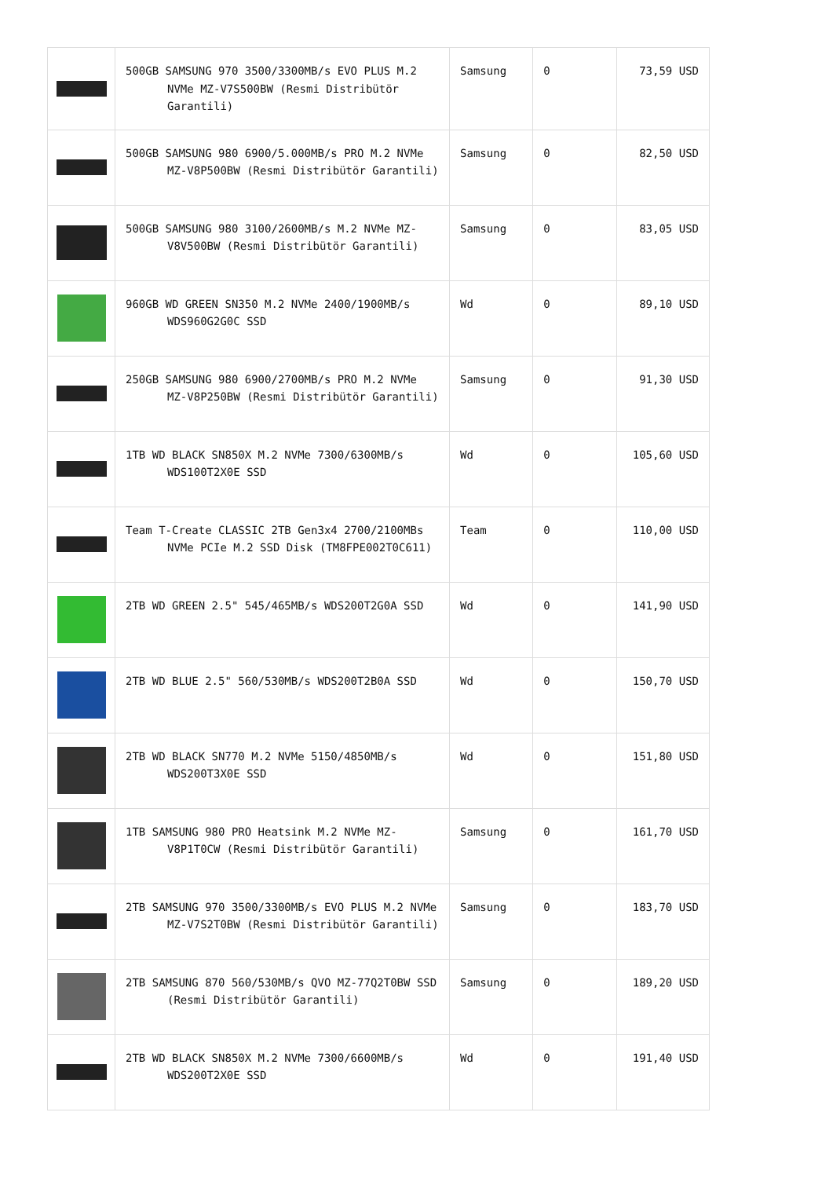| | 500GB SAMSUNG 970 3500/3300MB/s EVO PLUS M.2 NVMe MZ-V7S500BW (Resmi Distribütör Garantili) | Samsung | 0 | 73,59 USD |
| | 500GB SAMSUNG 980 6900/5.000MB/s PRO M.2 NVMe MZ-V8P500BW (Resmi Distribütör Garantili) | Samsung | 0 | 82,50 USD |
| | 500GB SAMSUNG 980 3100/2600MB/s M.2 NVMe MZ-V8V500BW (Resmi Distribütör Garantili) | Samsung | 0 | 83,05 USD |
| | 960GB WD GREEN SN350 M.2 NVMe 2400/1900MB/s WDS960G2G0C SSD | Wd | 0 | 89,10 USD |
| | 250GB SAMSUNG 980 6900/2700MB/s PRO M.2 NVMe MZ-V8P250BW (Resmi Distribütör Garantili) | Samsung | 0 | 91,30 USD |
| | 1TB WD BLACK SN850X M.2 NVMe 7300/6300MB/s WDS100T2X0E SSD | Wd | 0 | 105,60 USD |
| | Team T-Create CLASSIC 2TB Gen3x4 2700/2100MBs NVMe PCIe M.2 SSD Disk (TM8FPE002T0C611) | Team | 0 | 110,00 USD |
| | 2TB WD GREEN 2.5" 545/465MB/s WDS200T2G0A SSD | Wd | 0 | 141,90 USD |
| | 2TB WD BLUE 2.5" 560/530MB/s WDS200T2B0A SSD | Wd | 0 | 150,70 USD |
| | 2TB WD BLACK SN770 M.2 NVMe 5150/4850MB/s WDS200T3X0E SSD | Wd | 0 | 151,80 USD |
| | 1TB SAMSUNG 980 PRO Heatsink M.2 NVMe MZ-V8P1T0CW (Resmi Distribütör Garantili) | Samsung | 0 | 161,70 USD |
| | 2TB SAMSUNG 970 3500/3300MB/s EVO PLUS M.2 NVMe MZ-V7S2T0BW (Resmi Distribütör Garantili) | Samsung | 0 | 183,70 USD |
| | 2TB SAMSUNG 870 560/530MB/s QVO MZ-77Q2T0BW SSD (Resmi Distribütör Garantili) | Samsung | 0 | 189,20 USD |
| | 2TB WD BLACK SN850X M.2 NVMe 7300/6600MB/s WDS200T2X0E SSD | Wd | 0 | 191,40 USD |